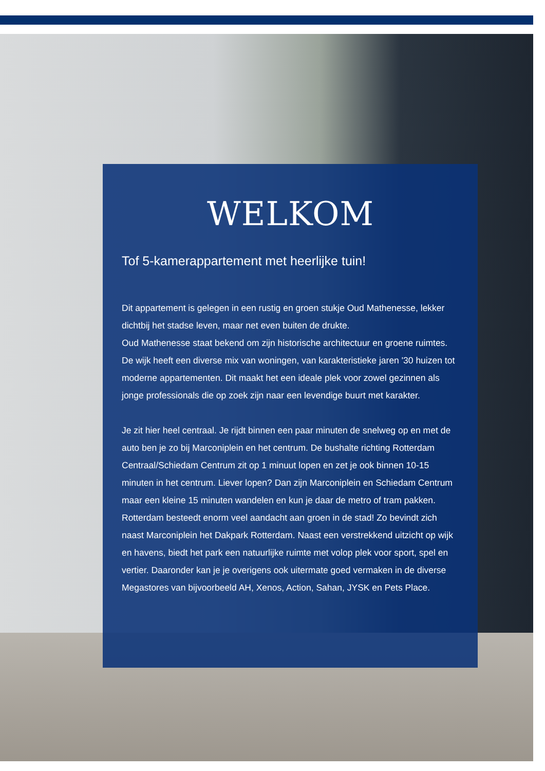WELKOM
Tof 5-kamerappartement met heerlijke tuin!
Dit appartement is gelegen in een rustig en groen stukje Oud Mathenesse, lekker dichtbij het stadse leven, maar net even buiten de drukte.
Oud Mathenesse staat bekend om zijn historische architectuur en groene ruimtes. De wijk heeft een diverse mix van woningen, van karakteristieke jaren '30 huizen tot moderne appartementen. Dit maakt het een ideale plek voor zowel gezinnen als jonge professionals die op zoek zijn naar een levendige buurt met karakter.
Je zit hier heel centraal. Je rijdt binnen een paar minuten de snelweg op en met de auto ben je zo bij Marconiplein en het centrum. De bushalte richting Rotterdam Centraal/Schiedam Centrum zit op 1 minuut lopen en zet je ook binnen 10-15 minuten in het centrum. Liever lopen? Dan zijn Marconiplein en Schiedam Centrum maar een kleine 15 minuten wandelen en kun je daar de metro of tram pakken. Rotterdam besteedt enorm veel aandacht aan groen in de stad! Zo bevindt zich naast Marconiplein het Dakpark Rotterdam. Naast een verstrekkend uitzicht op wijk en havens, biedt het park een natuurlijke ruimte met volop plek voor sport, spel en vertier. Daaronder kan je je overigens ook uitermate goed vermaken in de diverse Megastores van bijvoorbeeld AH, Xenos, Action, Sahan, JYSK en Pets Place.